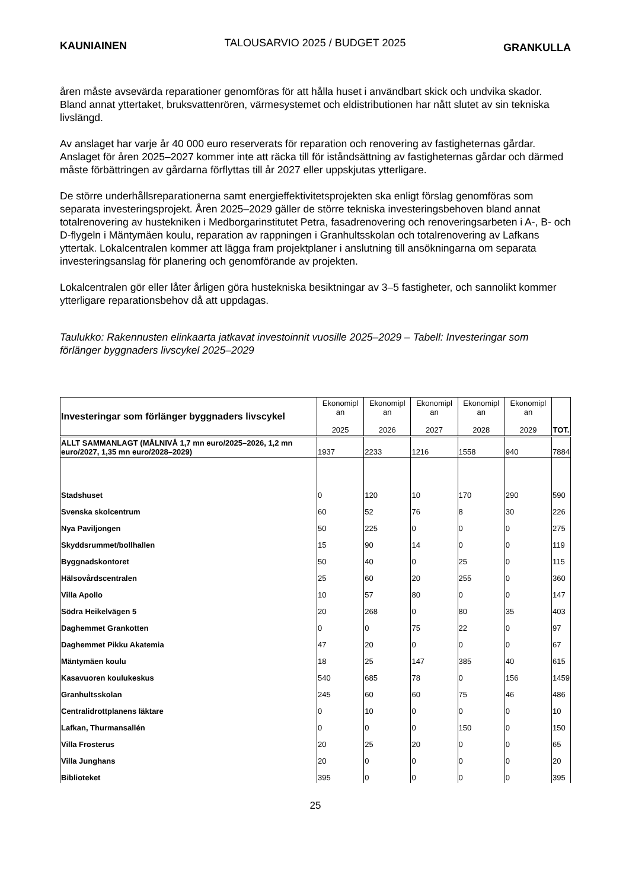KAUNIAINEN TALOUSARVIO 2025 / BUDGET 2025 GRANKULLA
åren måste avsevärda reparationer genomföras för att hålla huset i användbart skick och undvika skador. Bland annat yttertaket, bruksvattenrören, värmesystemet och eldistributionen har nått slutet av sin tekniska livslängd.
Av anslaget har varje år 40 000 euro reserverats för reparation och renovering av fastigheternas gårdar. Anslaget för åren 2025–2027 kommer inte att räcka till för iståndsättning av fastigheternas gårdar och därmed måste förbättringen av gårdarna förflyttas till år 2027 eller uppskjutas ytterligare.
De större underhållsreparationerna samt energieffektivitetsprojekten ska enligt förslag genomföras som separata investeringsprojekt. Åren 2025–2029 gäller de större tekniska investeringsbehoven bland annat totalrenovering av hustekniken i Medborgarinstitutet Petra, fasadrenovering och renoveringsarbeten i A-, B- och D-flygeln i Mäntymäen koulu, reparation av rappningen i Granhultsskolan och totalrenovering av Lafkans yttertak. Lokalcentralen kommer att lägga fram projektplaner i anslutning till ansökningarna om separata investeringsanslag för planering och genomförande av projekten.
Lokalcentralen gör eller låter årligen göra hustekniska besiktningar av 3–5 fastigheter, och sannolikt kommer ytterligare reparationsbehov då att uppdagas.
Taulukko: Rakennusten elinkaarta jatkavat investoinnit vuosille 2025–2029 – Tabell: Investeringar som förlänger byggnaders livscykel 2025–2029
| Investeringar som förlänger byggnaders livscykel | Ekonomipl an 2025 | Ekonomipl an 2026 | Ekonomipl an 2027 | Ekonomipl an 2028 | Ekonomipl an 2029 | TOT. |
| --- | --- | --- | --- | --- | --- | --- |
| ALLT SAMMANLAGT (MÅLNIVÅ 1,7 mn euro/2025–2026, 1,2 mn euro/2027, 1,35 mn euro/2028–2029) | 1937 | 2233 | 1216 | 1558 | 940 | 7884 |
| Stadshuset | 0 | 120 | 10 | 170 | 290 | 590 |
| Svenska skolcentrum | 60 | 52 | 76 | 8 | 30 | 226 |
| Nya Paviljongen | 50 | 225 | 0 | 0 | 0 | 275 |
| Skyddsrummet/bollhallen | 15 | 90 | 14 | 0 | 0 | 119 |
| Byggnadskontoret | 50 | 40 | 0 | 25 | 0 | 115 |
| Hälsovårdscentralen | 25 | 60 | 20 | 255 | 0 | 360 |
| Villa Apollo | 10 | 57 | 80 | 0 | 0 | 147 |
| Södra Heikelvägen 5 | 20 | 268 | 0 | 80 | 35 | 403 |
| Daghemmet Grankotten | 0 | 0 | 75 | 22 | 0 | 97 |
| Daghemmet Pikku Akatemia | 47 | 20 | 0 | 0 | 0 | 67 |
| Mäntymäen koulu | 18 | 25 | 147 | 385 | 40 | 615 |
| Kasavuoren koulukeskus | 540 | 685 | 78 | 0 | 156 | 1459 |
| Granhultsskolan | 245 | 60 | 60 | 75 | 46 | 486 |
| Centralidrottplanens läktare | 0 | 10 | 0 | 0 | 0 | 10 |
| Lafkan, Thurmansallén | 0 | 0 | 0 | 150 | 0 | 150 |
| Villa Frosterus | 20 | 25 | 20 | 0 | 0 | 65 |
| Villa Junghans | 20 | 0 | 0 | 0 | 0 | 20 |
| Biblioteket | 395 | 0 | 0 | 0 | 0 | 395 |
25